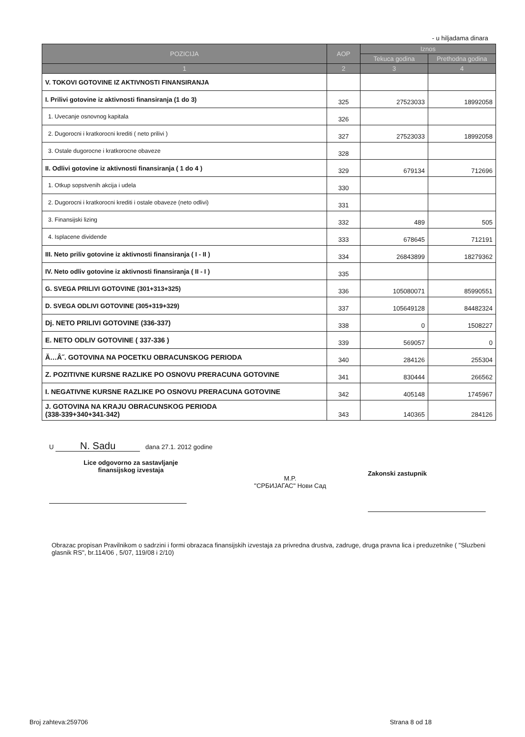- u hiljadama dinara
| POZICIJA | AOP | Iznos | |
| --- | --- | --- | --- |
| | | Tekuca godina | Prethodna godina |
| 1 | 2 | 3 | 4 |
| V. TOKOVI GOTOVINE IZ AKTIVNOSTI FINANSIRANJA | | | |
| I. Prilivi gotovine iz aktivnosti finansiranja (1 do 3) | 325 | 27523033 | 18992058 |
| 1. Uvecanje osnovnog kapitala | 326 | | |
| 2. Dugorocni i kratkorocni krediti ( neto prilivi ) | 327 | 27523033 | 18992058 |
| 3. Ostale dugorocne i kratkorocne obaveze | 328 | | |
| II. Odlivi gotovine iz aktivnosti finansiranja ( 1 do 4 ) | 329 | 679134 | 712696 |
| 1. Otkup sopstvenih akcija i udela | 330 | | |
| 2. Dugorocni i kratkorocni krediti i ostale obaveze (neto odlivi) | 331 | | |
| 3. Finansijski lizing | 332 | 489 | 505 |
| 4. Isplacene dividende | 333 | 678645 | 712191 |
| III. Neto priliv gotovine iz aktivnosti finansiranja ( I - II ) | 334 | 26843899 | 18279362 |
| IV. Neto odliv gotovine iz aktivnosti finansiranja ( II - I ) | 335 | | |
| G. SVEGA PRILIVI GOTOVINE (301+313+325) | 336 | 105080071 | 85990551 |
| D. SVEGA ODLIVI GOTOVINE (305+319+329) | 337 | 105649128 | 84482324 |
| Dj. NETO PRILIVI GOTOVINE (336-337) | 338 | 0 | 1508227 |
| E. NETO ODLIV GOTOVINE ( 337-336 ) | 339 | 569057 | 0 |
| Ă…Â˝. GOTOVINA NA POCETKU OBRACUNSKOG PERIODA | 340 | 284126 | 255304 |
| Z. POZITIVNE KURSNE RAZLIKE PO OSNOVU PRERACUNA GOTOVINE | 341 | 830444 | 266562 |
| I. NEGATIVNE KURSNE RAZLIKE PO OSNOVU PRERACUNA GOTOVINE | 342 | 405148 | 1745967 |
| J. GOTOVINA NA KRAJU OBRACUNSKOG PERIODA (338-339+340+341-342) | 343 | 140365 | 284126 |
U N. Sadu dana 27.1. 2012 godine
Lice odgovorno za sastavljanje
finansijskog izvestaja
M.P.
"СРБИЈАГАС" Нови Сад
Zakonski zastupnik
Obrazac propisan Pravilnikom o sadrzini i formi obrazaca finansijskih izvestaja za privredna drustva, zadruge, druga pravna lica i preduzetnike ( "Sluzbeni glasnik RS", br.114/06 , 5/07, 119/08 i 2/10)
Broj zahteva:259706 Strana 8 od 18